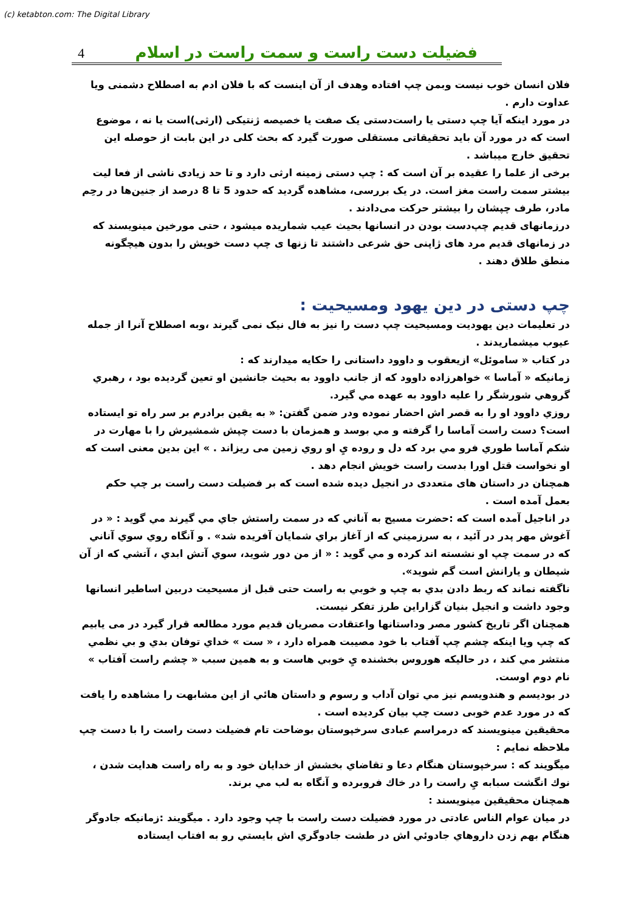(c) ketabton.com: The Digital Library
4 فضیلت دست راست و سمت راست در اسلام
فلان انسان خوب نیست وبمن چپ افتاده وهدف از آن اینست که با فلان ادم به اصطلاح دشمنی ویا عداوت دارم .
در مورد اینکه آیا چپ دستی یا راست‌دستی یک صفت یا خصیصه ژنتیکی (ارثی)است یا نه ، موضوع است که در مورد آن باید تحقیقاتی مستقلی صورت گیرد که بحث کلی در این بابت از حوصله این تحقیق خارج میباشد .
برخی از علما را عقیده بر آن است که : چپ دستی زمینه ارثی دارد و تا حد زیادی ناشی از فعا لیت بیشتر سمت راست مغز است. در یک بررسی، مشاهده گردید که حدود 5 تا 8 درصد از جنین‌ها در رحِم مادر، طرف چپشان را بیشتر حرکت می‌دادند .
درزمانهای قدیم چپ‌دست بودن در انسانها بحیث عیب شماریده میشود ، حتی مورخین مینویسند که در زمانهای قدیم مرد های ژاپنی حق شرعی داشتند تا زنها ی چپ دست خویش را بدون هیچگونه منطق طلاق دهند .
چپ دستی در دین یهود ومسیحیت :
در تعلیمات دین یهودیت ومسیحیت چپ دست را نیز به فال نیک نمی گیرند ،وبه اصطلاح آنرا از جمله عیوب میشماریدند .
در کتاب « ساموئل» ازیعقوب و داوود داستانی را حکایه میدارند که :
زمانیکه « آماسا » خواهرزاده داوود که از جانب داوود به بحیث جانشین او تعین گردیده بود ، رهبري گروهي شورشگر را علیه داوود به عهده مي گیرد.
روزي داوود او را به قصر اش احضار نموده ودر ضمن گفتن: « به یقین برادرم بر سر راه تو ایستاده است؟ دست راست آماسا را گرفته و مي بوسد و همزمان با دست چپش شمشیرش را با مهارت در شکم آماسا طوري فرو مي برد که دل و روده يِ او روي زمین می ریزاند . » این بدین معنی است که او نخواست قتل اورا بدست راست خویش انجام دهد .
همچنان در داستان های متعددی در انجیل دیده شده است که بر فضیلت دست راست بر چپ حکم بعمل آمده است .
در اناجیل آمده است که :حضرت مسیح به آناني که در سمت راستش جاي مي گیرند مي گوید : « در آغوش مهر پدر در آئید ، به سرزمیني که از آغاز براي شمایان آفریده شد» . و آنگاه روي سوي آناني که در سمت چپ او نشسته اند کرده و مي گوید : « از من دور شوید، سوي آتش ابدي ، آتشي که از آن شیطان و یارانش است گم شوید».
ناگفته نماند که ربط دادن بدي به چپ و خوبي به راست حتی قبل از مسیحیت دربین اساطیر انسانها وجود داشت و انجیل بنیان گزاراین طرز تفکر نیست.
همچنان اگر تاریخ کشور مصر وداستانها واعتقادت مصریان قدیم مورد مطالعه قرار گیرد در می یابیم که چپ ویا اینکه چشم چپ آفتاب با خود مصیبت همراه دارد ، « ست » خداي توفان بدي و بي نظمي منتشر مي کند ، در حالیکه هوروس بخشنده يِ خوبي هاست و به همین سبب « چشم راست آفتاب » نام دوم اوست.
در بودیسم و هندویسم نیز مي توان آداب و رسوم و داستان هائي از این مشابهت را مشاهده را یافت که در مورد عدم خوبی دست چپ بیان کردیده است .
محقیقین مینویسند که درمراسم عبادی سرخپوستان بوضاحت تام فضیلت دست راست را با دست چپ ملاحظه نمایم :
میگویند که : سرخپوستان هنگام دعا و تقاضاي بخشش از خدایان خود و به راه راست هدایت شدن ، نوك انگشت سبابه يِ راست را در خاك فروبرده و آنگاه به لب مي برند.
همچنان محقیقین مینویسند :
در میان عوام الناس عادتی در مورد فضیلت دست راست با چپ وجود دارد . میگویند :زمانیکه جادوگر هنگام بهم زدن داروهاي جادوئي اش در طشت جادوگري اش بایستي رو به افتاب ایستاده